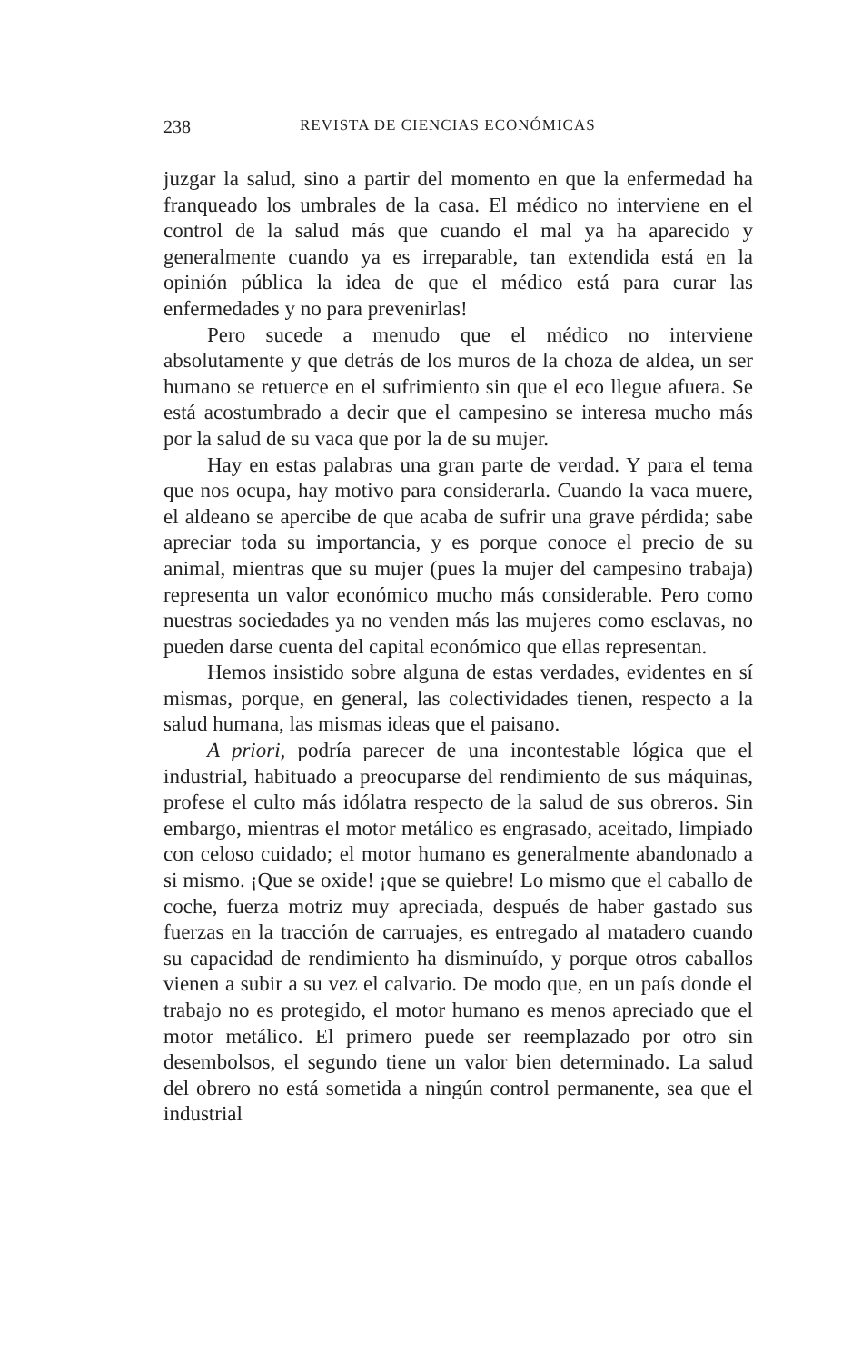238 REVISTA DE CIENCIAS ECONÓMICAS
juzgar la salud, sino a partir del momento en que la enfermedad ha franqueado los umbrales de la casa. El médico no interviene en el control de la salud más que cuando el mal ya ha aparecido y generalmente cuando ya es irreparable, tan extendida está en la opinión pública la idea de que el médico está para curar las enfermedades y no para prevenirlas!
Pero sucede a menudo que el médico no interviene absolutamente y que detrás de los muros de la choza de aldea, un ser humano se retuerce en el sufrimiento sin que el eco llegue afuera. Se está acostumbrado a decir que el campesino se interesa mucho más por la salud de su vaca que por la de su mujer.
Hay en estas palabras una gran parte de verdad. Y para el tema que nos ocupa, hay motivo para considerarla. Cuando la vaca muere, el aldeano se apercibe de que acaba de sufrir una grave pérdida; sabe apreciar toda su importancia, y es porque conoce el precio de su animal, mientras que su mujer (pues la mujer del campesino trabaja) representa un valor económico mucho más considerable. Pero como nuestras sociedades ya no venden más las mujeres como esclavas, no pueden darse cuenta del capital económico que ellas representan.
Hemos insistido sobre alguna de estas verdades, evidentes en sí mismas, porque, en general, las colectividades tienen, respecto a la salud humana, las mismas ideas que el paisano.
A priori, podría parecer de una incontestable lógica que el industrial, habituado a preocuparse del rendimiento de sus máquinas, profese el culto más idólatra respecto de la salud de sus obreros. Sin embargo, mientras el motor metálico es engrasado, aceitado, limpiado con celoso cuidado; el motor humano es generalmente abandonado a si mismo. ¡Que se oxide! ¡que se quiebre! Lo mismo que el caballo de coche, fuerza motriz muy apreciada, después de haber gastado sus fuerzas en la tracción de carruajes, es entregado al matadero cuando su capacidad de rendimiento ha disminuído, y porque otros caballos vienen a subir a su vez el calvario. De modo que, en un país donde el trabajo no es protegido, el motor humano es menos apreciado que el motor metálico. El primero puede ser reemplazado por otro sin desembolsos, el segundo tiene un valor bien determinado. La salud del obrero no está sometida a ningún control permanente, sea que el industrial